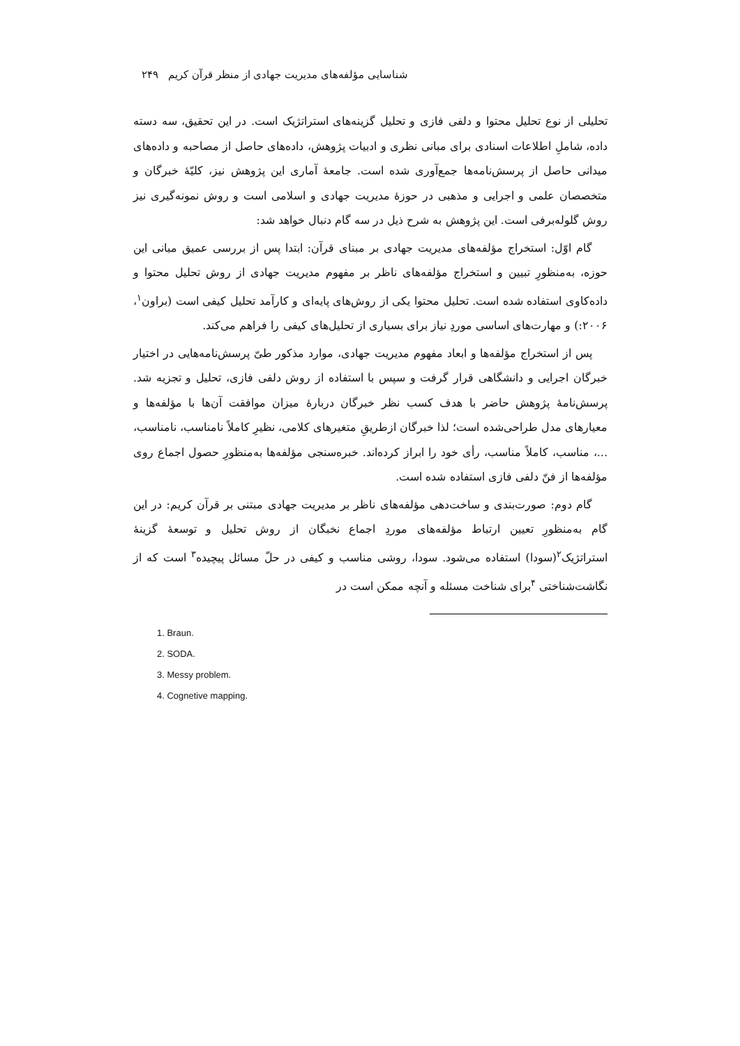شناسایی مؤلفه‌های مدیریت جهادی از منظر قرآن کریم ۲۴۹
تحلیلی از نوع تحلیل محتوا و دلفی فازی و تحلیل گزینه‌های استراتژیک است. در این تحقیق، سه دسته داده، شاملِ اطلاعات اسنادی برای مبانی نظری و ادبیات پژوهش، داده‌های حاصل از مصاحبه و داده‌های میدانی حاصل از پرسش‌نامه‌ها جمع‌آوری شده است. جامعهٔ آماری این پژوهش نیز، کلیّهٔ خبرگان و متخصصان علمی و اجرایی و مذهبی در حوزهٔ مدیریت جهادی و اسلامی است و روش نمونه‌گیری نیز روش گلوله‌برفی است. این پژوهش به شرح ذیل در سه گام دنبال خواهد شد:
گام اوّل: استخراج مؤلفه‌های مدیریت جهادی بر مبنای قرآن: ابتدا پس از بررسی عمیق مبانی این حوزه، به‌منظورِ تبیین و استخراج مؤلفه‌های ناظر بر مفهوم مدیریت جهادی از روش تحلیل محتوا و داده‌کاوی استفاده شده است. تحلیل محتوا یکی از روش‌های پایه‌ای و کارآمد تحلیل کیفی است (براون<sup>۱</sup>، ۲۰۰۶:) و مهارت‌های اساسی موردِ نیاز برای بسیاری از تحلیل‌های کیفی را فراهم می‌کند.
پس از استخراج مؤلفه‌ها و ابعاد مفهوم مدیریت جهادی، موارد مذکور طیّ پرسش‌نامه‌هایی در اختیار خبرگان اجرایی و دانشگاهی قرار گرفت و سپس با استفاده از روش دلفی فازی، تحلیل و تجزیه شد. پرسش‌نامهٔ پژوهش حاضر با هدف کسب نظر خبرگان دربارهٔ میزان موافقت آن‌ها با مؤلفه‌ها و معیارهای مدل طراحی‌شده است؛ لذا خبرگان ازطریقِ متغیرهای کلامی، نظیرِ کاملاً نامناسب، نامناسب، ...، مناسب، کاملاً مناسب، رأی خود را ابراز کرده‌اند. خبره‌سنجی مؤلفه‌ها به‌منظورِ حصول اجماع روی مؤلفه‌ها از فنّ دلفی فازی استفاده شده است.
گام دوم: صورت‌بندی و ساخت‌دهی مؤلفه‌های ناظر بر مدیریت جهادی مبتنی بر قرآن کریم: در این گام به‌منظورِ تعیین ارتباط مؤلفه‌های موردِ اجماع نخبگان از روش تحلیل و توسعهٔ گزینهٔ استراتژیک<sup>۲</sup>(سودا) استفاده می‌شود. سودا، روشی مناسب و کیفی در حلّ مسائل پیچیده<sup>۳</sup> است که از نگاشت‌شناختی <sup>۴</sup>برای شناخت مسئله و آنچه ممکن است در
1. Braun.
2. SODA.
3. Messy problem.
4. Cognetive mapping.